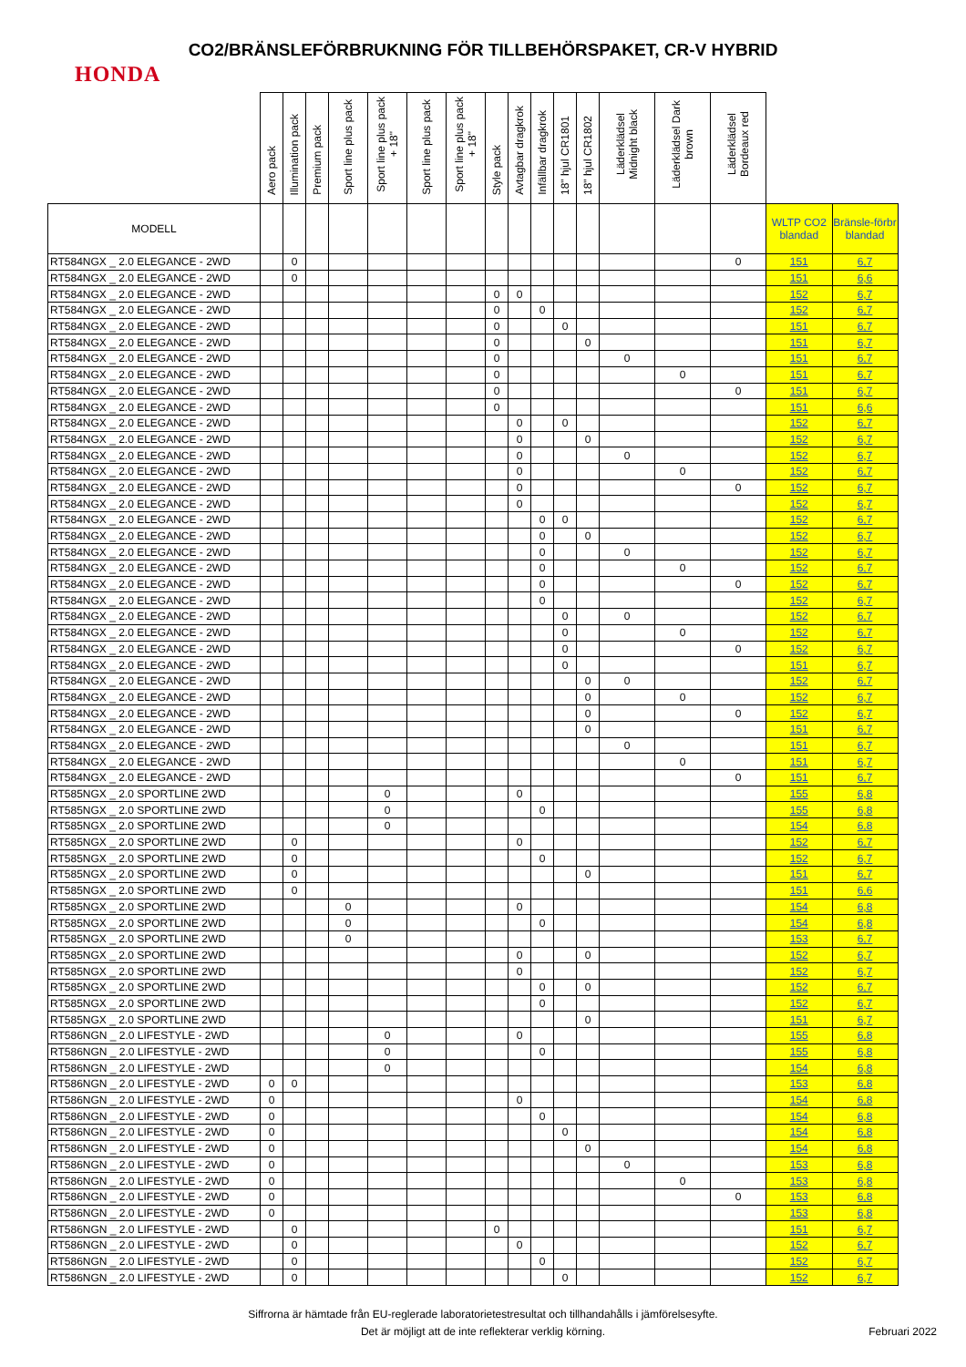CO2/BRÄNSLEFÖRBRUKNING FÖR TILLBEHÖRSPAKET, CR-V HYBRID
HONDA
| | Aero pack | Illumination pack | Premium pack | Sport line plus pack | Sport line plus pack + 18" | Sport line plus pack | Sport line plus pack + 18" | Style pack | Avtagbar dragkrok | Infällbar dragkrok | 18" hjul CR1801 | 18" hjul CR1802 | Läderklädsel Midnight black | Läderklädsel Dark brown | Läderklädsel Bordeaux red | | |
| --- | --- | --- | --- | --- | --- | --- | --- | --- | --- | --- | --- | --- | --- | --- | --- | --- | --- |
| MODELL | | | | | | | | | | | | | | | | WLTP CO2 blandad | Bränsle-förbr blandad |
| RT584NGX _ 2.0 ELEGANCE - 2WD | | 0 | | | | | | | | | | | | | 0 | 151 | 6,7 |
| RT584NGX _ 2.0 ELEGANCE - 2WD | | 0 | | | | | | | | | | | | | | 151 | 6,6 |
| RT584NGX _ 2.0 ELEGANCE - 2WD | | | | | | | | 0 | 0 | | | | | | | 152 | 6,7 |
| RT584NGX _ 2.0 ELEGANCE - 2WD | | | | | | | | 0 | | 0 | | | | | | 152 | 6,7 |
| RT584NGX _ 2.0 ELEGANCE - 2WD | | | | | | | | 0 | | | 0 | | | | | 151 | 6,7 |
| RT584NGX _ 2.0 ELEGANCE - 2WD | | | | | | | | 0 | | | | 0 | | | | 151 | 6,7 |
| RT584NGX _ 2.0 ELEGANCE - 2WD | | | | | | | | 0 | | | | | 0 | | | 151 | 6,7 |
| RT584NGX _ 2.0 ELEGANCE - 2WD | | | | | | | | 0 | | | | | | 0 | | 151 | 6,7 |
| RT584NGX _ 2.0 ELEGANCE - 2WD | | | | | | | | 0 | | | | | | | 0 | 151 | 6,7 |
| RT584NGX _ 2.0 ELEGANCE - 2WD | | | | | | | | 0 | | | | | | | | 151 | 6,6 |
| RT584NGX _ 2.0 ELEGANCE - 2WD | | | | | | | | | 0 | | 0 | | | | | 152 | 6,7 |
| RT584NGX _ 2.0 ELEGANCE - 2WD | | | | | | | | | 0 | | | 0 | | | | 152 | 6,7 |
| RT584NGX _ 2.0 ELEGANCE - 2WD | | | | | | | | | 0 | | | | 0 | | | 152 | 6,7 |
| RT584NGX _ 2.0 ELEGANCE - 2WD | | | | | | | | | 0 | | | | | 0 | | 152 | 6,7 |
| RT584NGX _ 2.0 ELEGANCE - 2WD | | | | | | | | | 0 | | | | | | 0 | 152 | 6,7 |
| RT584NGX _ 2.0 ELEGANCE - 2WD | | | | | | | | | 0 | | | | | | | 152 | 6,7 |
| RT584NGX _ 2.0 ELEGANCE - 2WD | | | | | | | | | | 0 | 0 | | | | | 152 | 6,7 |
| RT584NGX _ 2.0 ELEGANCE - 2WD | | | | | | | | | | 0 | | 0 | | | | 152 | 6,7 |
| RT584NGX _ 2.0 ELEGANCE - 2WD | | | | | | | | | | 0 | | | 0 | | | 152 | 6,7 |
| RT584NGX _ 2.0 ELEGANCE - 2WD | | | | | | | | | | 0 | | | | 0 | | 152 | 6,7 |
| RT584NGX _ 2.0 ELEGANCE - 2WD | | | | | | | | | | 0 | | | | | 0 | 152 | 6,7 |
| RT584NGX _ 2.0 ELEGANCE - 2WD | | | | | | | | | | 0 | | | | | | 152 | 6,7 |
| RT584NGX _ 2.0 ELEGANCE - 2WD | | | | | | | | | | | 0 | | 0 | | | 152 | 6,7 |
| RT584NGX _ 2.0 ELEGANCE - 2WD | | | | | | | | | | | 0 | | | 0 | | 152 | 6,7 |
| RT584NGX _ 2.0 ELEGANCE - 2WD | | | | | | | | | | | 0 | | | | 0 | 152 | 6,7 |
| RT584NGX _ 2.0 ELEGANCE - 2WD | | | | | | | | | | | 0 | | | | | 151 | 6,7 |
| RT584NGX _ 2.0 ELEGANCE - 2WD | | | | | | | | | | | | 0 | 0 | | | 152 | 6,7 |
| RT584NGX _ 2.0 ELEGANCE - 2WD | | | | | | | | | | | | 0 | | 0 | | 152 | 6,7 |
| RT584NGX _ 2.0 ELEGANCE - 2WD | | | | | | | | | | | | 0 | | | 0 | 152 | 6,7 |
| RT584NGX _ 2.0 ELEGANCE - 2WD | | | | | | | | | | | | 0 | | | | 151 | 6,7 |
| RT584NGX _ 2.0 ELEGANCE - 2WD | | | | | | | | | | | | | 0 | | | 151 | 6,7 |
| RT584NGX _ 2.0 ELEGANCE - 2WD | | | | | | | | | | | | | | 0 | | 151 | 6,7 |
| RT584NGX _ 2.0 ELEGANCE - 2WD | | | | | | | | | | | | | | | 0 | 151 | 6,7 |
| RT585NGX _ 2.0 SPORTLINE 2WD | | | | | 0 | | | | 0 | | | | | | | 155 | 6,8 |
| RT585NGX _ 2.0 SPORTLINE 2WD | | | | | 0 | | | | | 0 | | | | | | 155 | 6,8 |
| RT585NGX _ 2.0 SPORTLINE 2WD | | | | | 0 | | | | | | | | | | | 154 | 6,8 |
| RT585NGX _ 2.0 SPORTLINE 2WD | | 0 | | | | | | | 0 | | | | | | | 152 | 6,7 |
| RT585NGX _ 2.0 SPORTLINE 2WD | | 0 | | | | | | | | 0 | | | | | | 152 | 6,7 |
| RT585NGX _ 2.0 SPORTLINE 2WD | | 0 | | | | | | | | | | 0 | | | | 151 | 6,7 |
| RT585NGX _ 2.0 SPORTLINE 2WD | | 0 | | | | | | | | | | | | | | 151 | 6,6 |
| RT585NGX _ 2.0 SPORTLINE 2WD | | | | 0 | | | | | 0 | | | | | | | 154 | 6,8 |
| RT585NGX _ 2.0 SPORTLINE 2WD | | | | 0 | | | | | | 0 | | | | | | 154 | 6,8 |
| RT585NGX _ 2.0 SPORTLINE 2WD | | | | 0 | | | | | | | | | | | | 153 | 6,7 |
| RT585NGX _ 2.0 SPORTLINE 2WD | | | | | | | | | 0 | | | 0 | | | | 152 | 6,7 |
| RT585NGX _ 2.0 SPORTLINE 2WD | | | | | | | | | 0 | | | | | | | 152 | 6,7 |
| RT585NGX _ 2.0 SPORTLINE 2WD | | | | | | | | | | 0 | | 0 | | | | 152 | 6,7 |
| RT585NGX _ 2.0 SPORTLINE 2WD | | | | | | | | | | 0 | | | | | | 152 | 6,7 |
| RT585NGX _ 2.0 SPORTLINE 2WD | | | | | | | | | | | | 0 | | | | 151 | 6,7 |
| RT586NGN _ 2.0 LIFESTYLE - 2WD | | | | | 0 | | | | 0 | | | | | | | 155 | 6,8 |
| RT586NGN _ 2.0 LIFESTYLE - 2WD | | | | | 0 | | | | | 0 | | | | | | 155 | 6,8 |
| RT586NGN _ 2.0 LIFESTYLE - 2WD | | | | | 0 | | | | | | | | | | | 154 | 6,8 |
| RT586NGN _ 2.0 LIFESTYLE - 2WD | 0 | 0 | | | | | | | | | | | | | | 153 | 6,8 |
| RT586NGN _ 2.0 LIFESTYLE - 2WD | 0 | | | | | | | | 0 | | | | | | | 154 | 6,8 |
| RT586NGN _ 2.0 LIFESTYLE - 2WD | 0 | | | | | | | | | 0 | | | | | | 154 | 6,8 |
| RT586NGN _ 2.0 LIFESTYLE - 2WD | 0 | | | | | | | | | | 0 | | | | | 154 | 6,8 |
| RT586NGN _ 2.0 LIFESTYLE - 2WD | 0 | | | | | | | | | | | 0 | | | | 154 | 6,8 |
| RT586NGN _ 2.0 LIFESTYLE - 2WD | 0 | | | | | | | | | | | | 0 | | | 153 | 6,8 |
| RT586NGN _ 2.0 LIFESTYLE - 2WD | 0 | | | | | | | | | | | | | 0 | | 153 | 6,8 |
| RT586NGN _ 2.0 LIFESTYLE - 2WD | 0 | | | | | | | | | | | | | | 0 | 153 | 6,8 |
| RT586NGN _ 2.0 LIFESTYLE - 2WD | 0 | | | | | | | | | | | | | | | 153 | 6,8 |
| RT586NGN _ 2.0 LIFESTYLE - 2WD | | 0 | | | | | | 0 | | | | | | | | 151 | 6,7 |
| RT586NGN _ 2.0 LIFESTYLE - 2WD | | 0 | | | | | | | 0 | | | | | | | 152 | 6,7 |
| RT586NGN _ 2.0 LIFESTYLE - 2WD | | 0 | | | | | | | | 0 | | | | | | 152 | 6,7 |
| RT586NGN _ 2.0 LIFESTYLE - 2WD | | 0 | | | | | | | | | 0 | | | | | 152 | 6,7 |
Siffrorna är hämtade från EU-reglerade laboratorietestresultat och tillhandahålls i jämförelsesyfte.
Det är möjligt att de inte reflekterar verklig körning.
Februari 2022